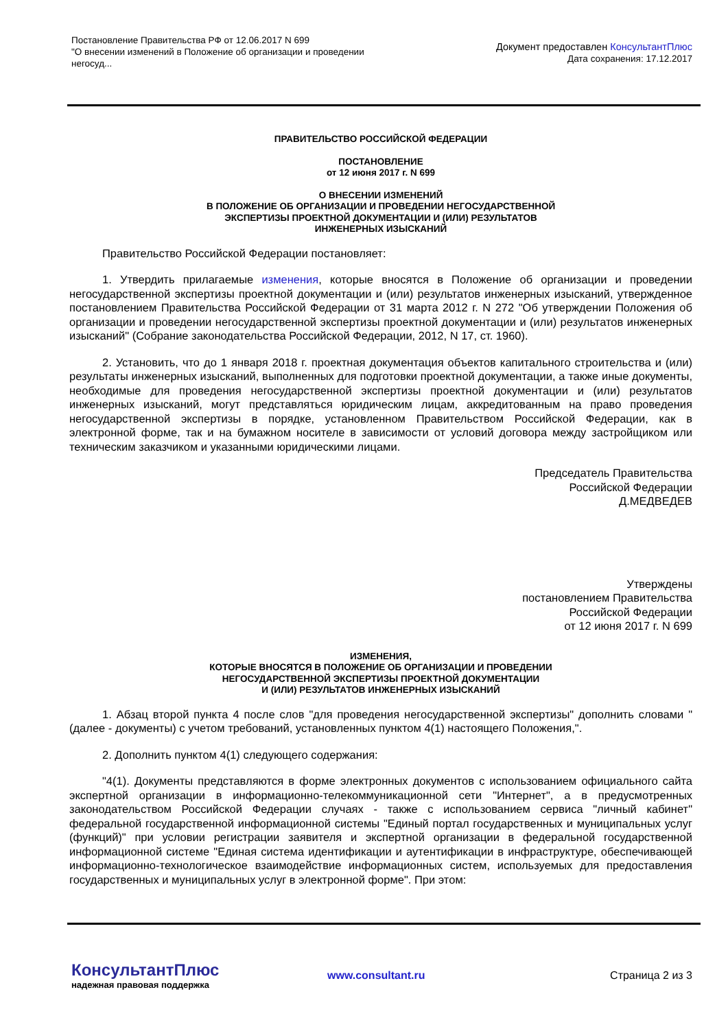Постановление Правительства РФ от 12.06.2017 N 699
"О внесении изменений в Положение об организации и проведении негосуд...
Документ предоставлен КонсультантПлюс
Дата сохранения: 17.12.2017
ПРАВИТЕЛЬСТВО РОССИЙСКОЙ ФЕДЕРАЦИИ
ПОСТАНОВЛЕНИЕ
от 12 июня 2017 г. N 699
О ВНЕСЕНИИ ИЗМЕНЕНИЙ
В ПОЛОЖЕНИЕ ОБ ОРГАНИЗАЦИИ И ПРОВЕДЕНИИ НЕГОСУДАРСТВЕННОЙ
ЭКСПЕРТИЗЫ ПРОЕКТНОЙ ДОКУМЕНТАЦИИ И (ИЛИ) РЕЗУЛЬТАТОВ
ИНЖЕНЕРНЫХ ИЗЫСКАНИЙ
Правительство Российской Федерации постановляет:
1. Утвердить прилагаемые изменения, которые вносятся в Положение об организации и проведении негосударственной экспертизы проектной документации и (или) результатов инженерных изысканий, утвержденное постановлением Правительства Российской Федерации от 31 марта 2012 г. N 272 "Об утверждении Положения об организации и проведении негосударственной экспертизы проектной документации и (или) результатов инженерных изысканий" (Собрание законодательства Российской Федерации, 2012, N 17, ст. 1960).
2. Установить, что до 1 января 2018 г. проектная документация объектов капитального строительства и (или) результаты инженерных изысканий, выполненных для подготовки проектной документации, а также иные документы, необходимые для проведения негосударственной экспертизы проектной документации и (или) результатов инженерных изысканий, могут представляться юридическим лицам, аккредитованным на право проведения негосударственной экспертизы в порядке, установленном Правительством Российской Федерации, как в электронной форме, так и на бумажном носителе в зависимости от условий договора между застройщиком или техническим заказчиком и указанными юридическими лицами.
Председатель Правительства
Российской Федерации
Д.МЕДВЕДЕВ
Утверждены
постановлением Правительства
Российской Федерации
от 12 июня 2017 г. N 699
ИЗМЕНЕНИЯ,
КОТОРЫЕ ВНОСЯТСЯ В ПОЛОЖЕНИЕ ОБ ОРГАНИЗАЦИИ И ПРОВЕДЕНИИ
НЕГОСУДАРСТВЕННОЙ ЭКСПЕРТИЗЫ ПРОЕКТНОЙ ДОКУМЕНТАЦИИ
И (ИЛИ) РЕЗУЛЬТАТОВ ИНЖЕНЕРНЫХ ИЗЫСКАНИЙ
1. Абзац второй пункта 4 после слов "для проведения негосударственной экспертизы" дополнить словами "(далее - документы) с учетом требований, установленных пунктом 4(1) настоящего Положения,".
2. Дополнить пунктом 4(1) следующего содержания:
"4(1). Документы представляются в форме электронных документов с использованием официального сайта экспертной организации в информационно-телекоммуникационной сети "Интернет", а в предусмотренных законодательством Российской Федерации случаях - также с использованием сервиса "личный кабинет" федеральной государственной информационной системы "Единый портал государственных и муниципальных услуг (функций)" при условии регистрации заявителя и экспертной организации в федеральной государственной информационной системе "Единая система идентификации и аутентификации в инфраструктуре, обеспечивающей информационно-технологическое взаимодействие информационных систем, используемых для предоставления государственных и муниципальных услуг в электронной форме". При этом:
КонсультантПлюс
надежная правовая поддержка
www.consultant.ru Страница 2 из 3